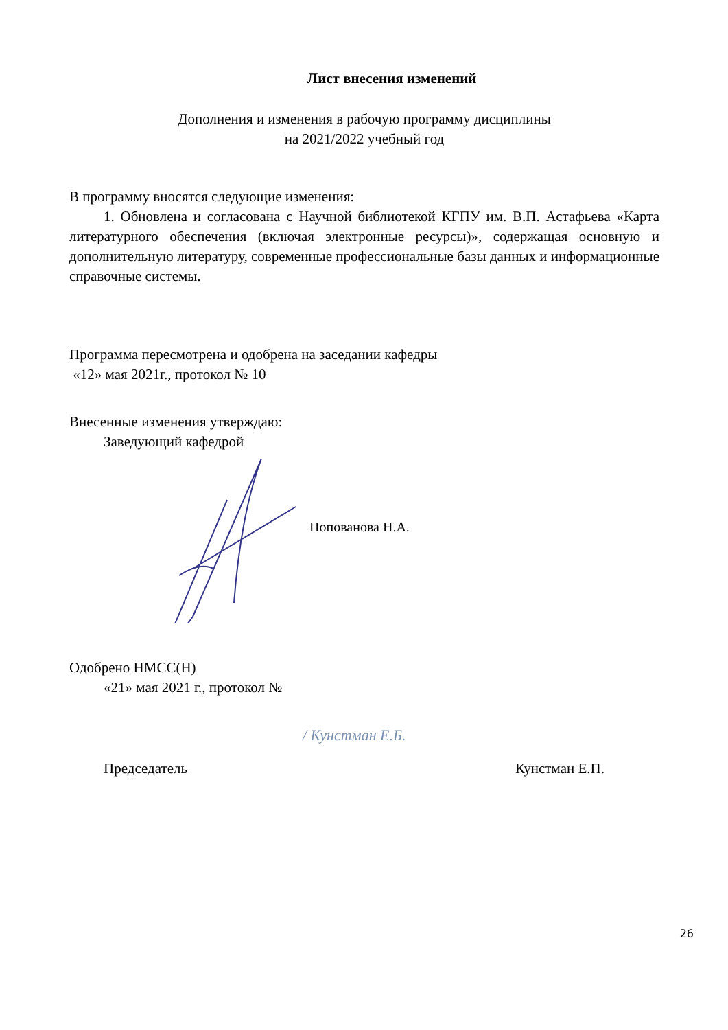Лист внесения изменений
Дополнения и изменения в рабочую программу дисциплины
на 2021/2022 учебный год
В программу вносятся следующие изменения:
1. Обновлена и согласована с Научной библиотекой КГПУ им. В.П. Астафьева «Карта литературного обеспечения (включая электронные ресурсы)», содержащая основную и дополнительную литературу, современные профессиональные базы данных и информационные справочные системы.
Программа пересмотрена и одобрена на заседании кафедры
«12» мая 2021г., протокол № 10
Внесенные изменения утверждаю:
Заведующий кафедрой
Попованова Н.А.
Одобрено НМСС(Н)
«21» мая 2021 г., протокол №
/ Кунстман Е.Б.
Председатель Кунстман Е.П.
26